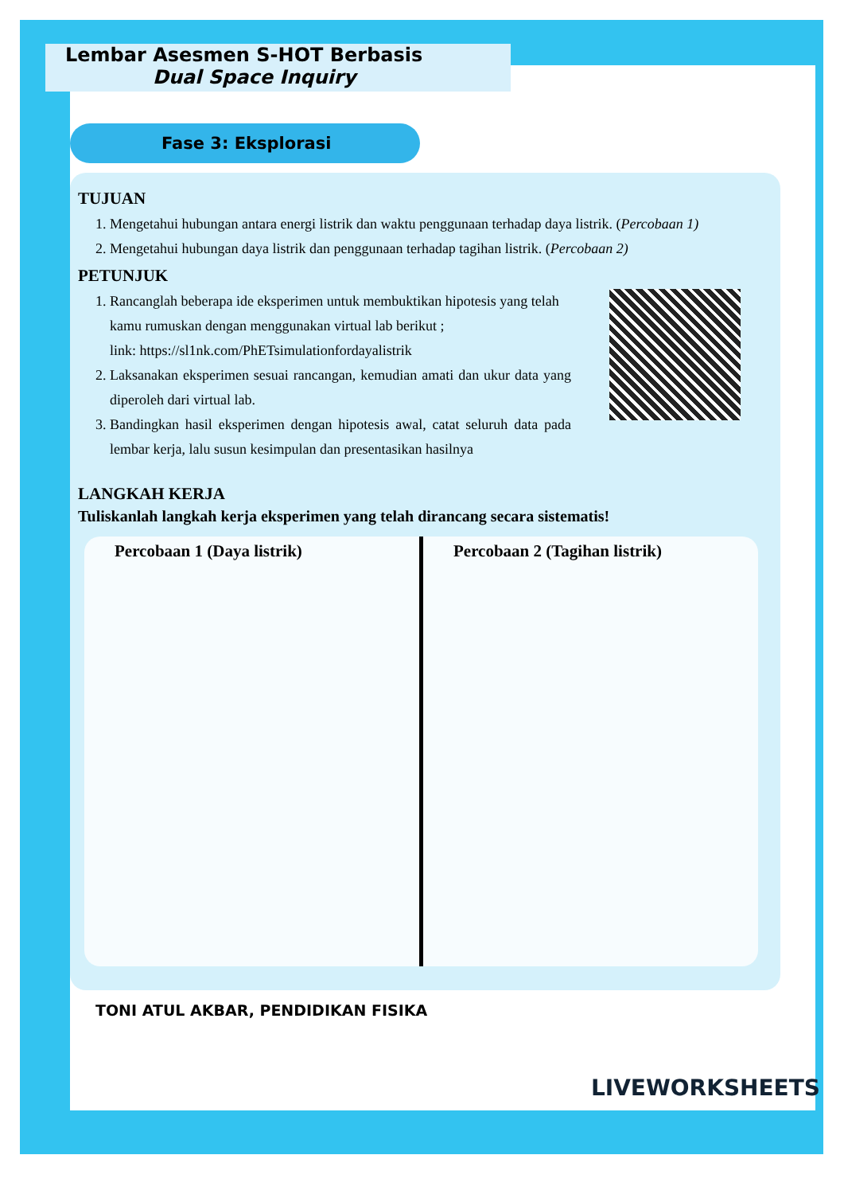Lembar Asesmen S-HOT Berbasis
Dual Space Inquiry
Fase 3: Eksplorasi
TUJUAN
1. Mengetahui hubungan antara energi listrik dan waktu penggunaan terhadap daya listrik. (Percobaan 1)
2. Mengetahui hubungan daya listrik dan penggunaan terhadap tagihan listrik. (Percobaan 2)
PETUNJUK
1. Rancanglah beberapa ide eksperimen untuk membuktikan hipotesis yang telah kamu rumuskan dengan menggunakan virtual lab berikut ;
link: https://sl1nk.com/PhETsimulationfordayalistrik
2. Laksanakan eksperimen sesuai rancangan, kemudian amati dan ukur data yang diperoleh dari virtual lab.
3. Bandingkan hasil eksperimen dengan hipotesis awal, catat seluruh data pada lembar kerja, lalu susun kesimpulan dan presentasikan hasilnya
LANGKAH KERJA
Tuliskanlah langkah kerja eksperimen yang telah dirancang secara sistematis!
Percobaan 1 (Daya listrik) Percobaan 2 (Tagihan listrik)
TONI ATUL AKBAR, PENDIDIKAN FISIKA
LIVEWORKSHEETS